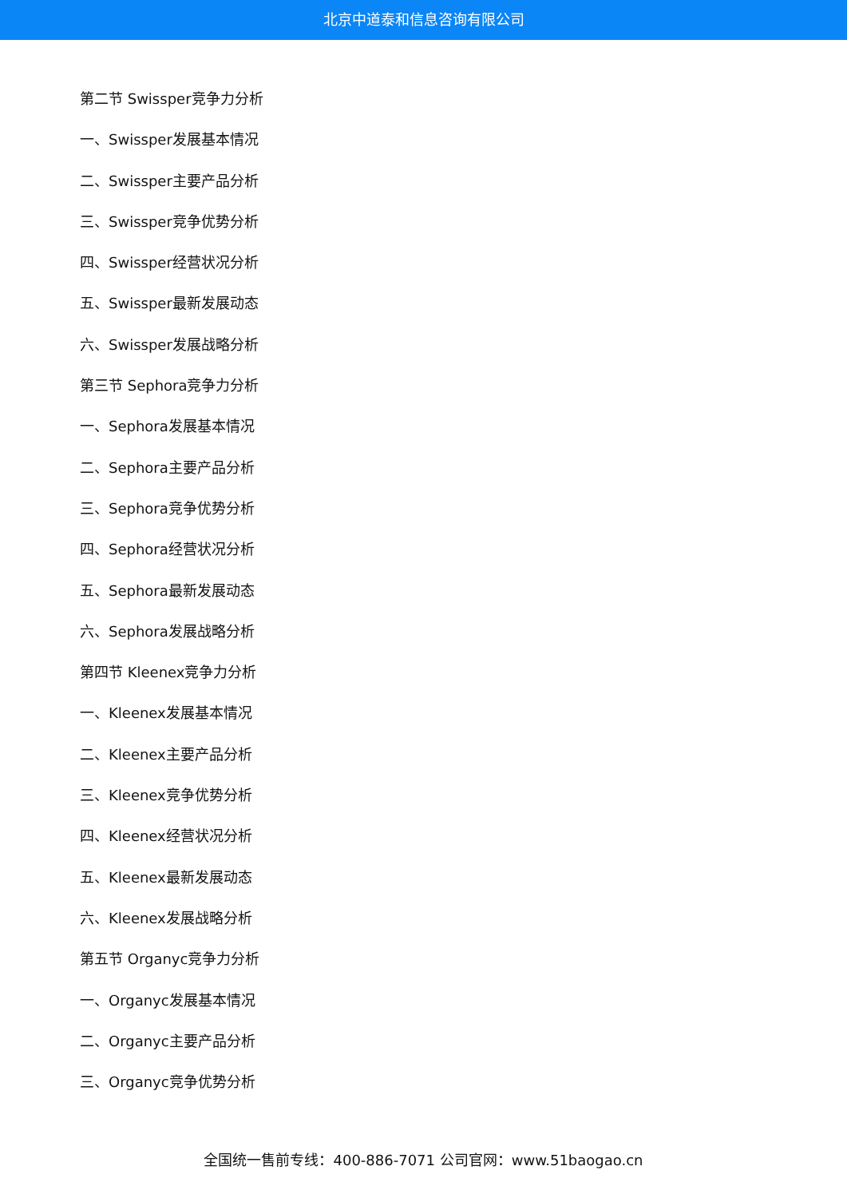北京中道泰和信息咨询有限公司
第二节 Swissper竞争力分析
一、Swissper发展基本情况
二、Swissper主要产品分析
三、Swissper竞争优势分析
四、Swissper经营状况分析
五、Swissper最新发展动态
六、Swissper发展战略分析
第三节 Sephora竞争力分析
一、Sephora发展基本情况
二、Sephora主要产品分析
三、Sephora竞争优势分析
四、Sephora经营状况分析
五、Sephora最新发展动态
六、Sephora发展战略分析
第四节 Kleenex竞争力分析
一、Kleenex发展基本情况
二、Kleenex主要产品分析
三、Kleenex竞争优势分析
四、Kleenex经营状况分析
五、Kleenex最新发展动态
六、Kleenex发展战略分析
第五节 Organyc竞争力分析
一、Organyc发展基本情况
二、Organyc主要产品分析
三、Organyc竞争优势分析
全国统一售前专线：400-886-7071 公司官网：www.51baogao.cn